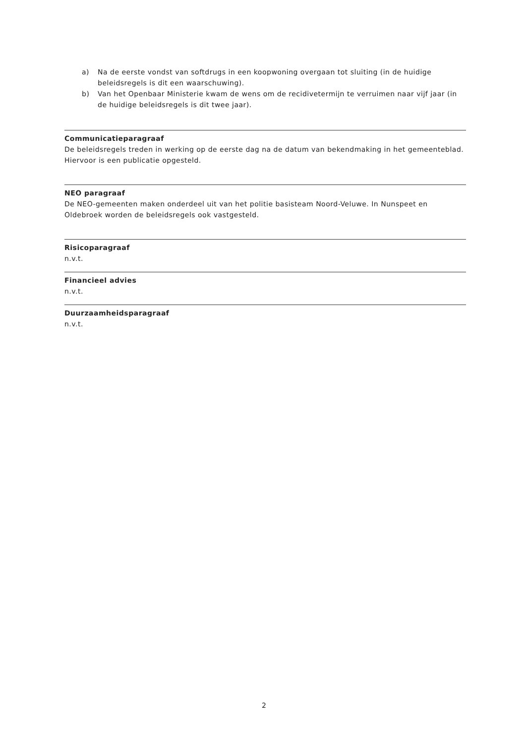a) Na de eerste vondst van softdrugs in een koopwoning overgaan tot sluiting (in de huidige beleidsregels is dit een waarschuwing).
b) Van het Openbaar Ministerie kwam de wens om de recidivetermijn te verruimen naar vijf jaar (in de huidige beleidsregels is dit twee jaar).
Communicatieparagraaf
De beleidsregels treden in werking op de eerste dag na de datum van bekendmaking in het gemeenteblad. Hiervoor is een publicatie opgesteld.
NEO paragraaf
De NEO-gemeenten maken onderdeel uit van het politie basisteam Noord-Veluwe. In Nunspeet en Oldebroek worden de beleidsregels ook vastgesteld.
Risicoparagraaf
n.v.t.
Financieel advies
n.v.t.
Duurzaamheidsparagraaf
n.v.t.
2